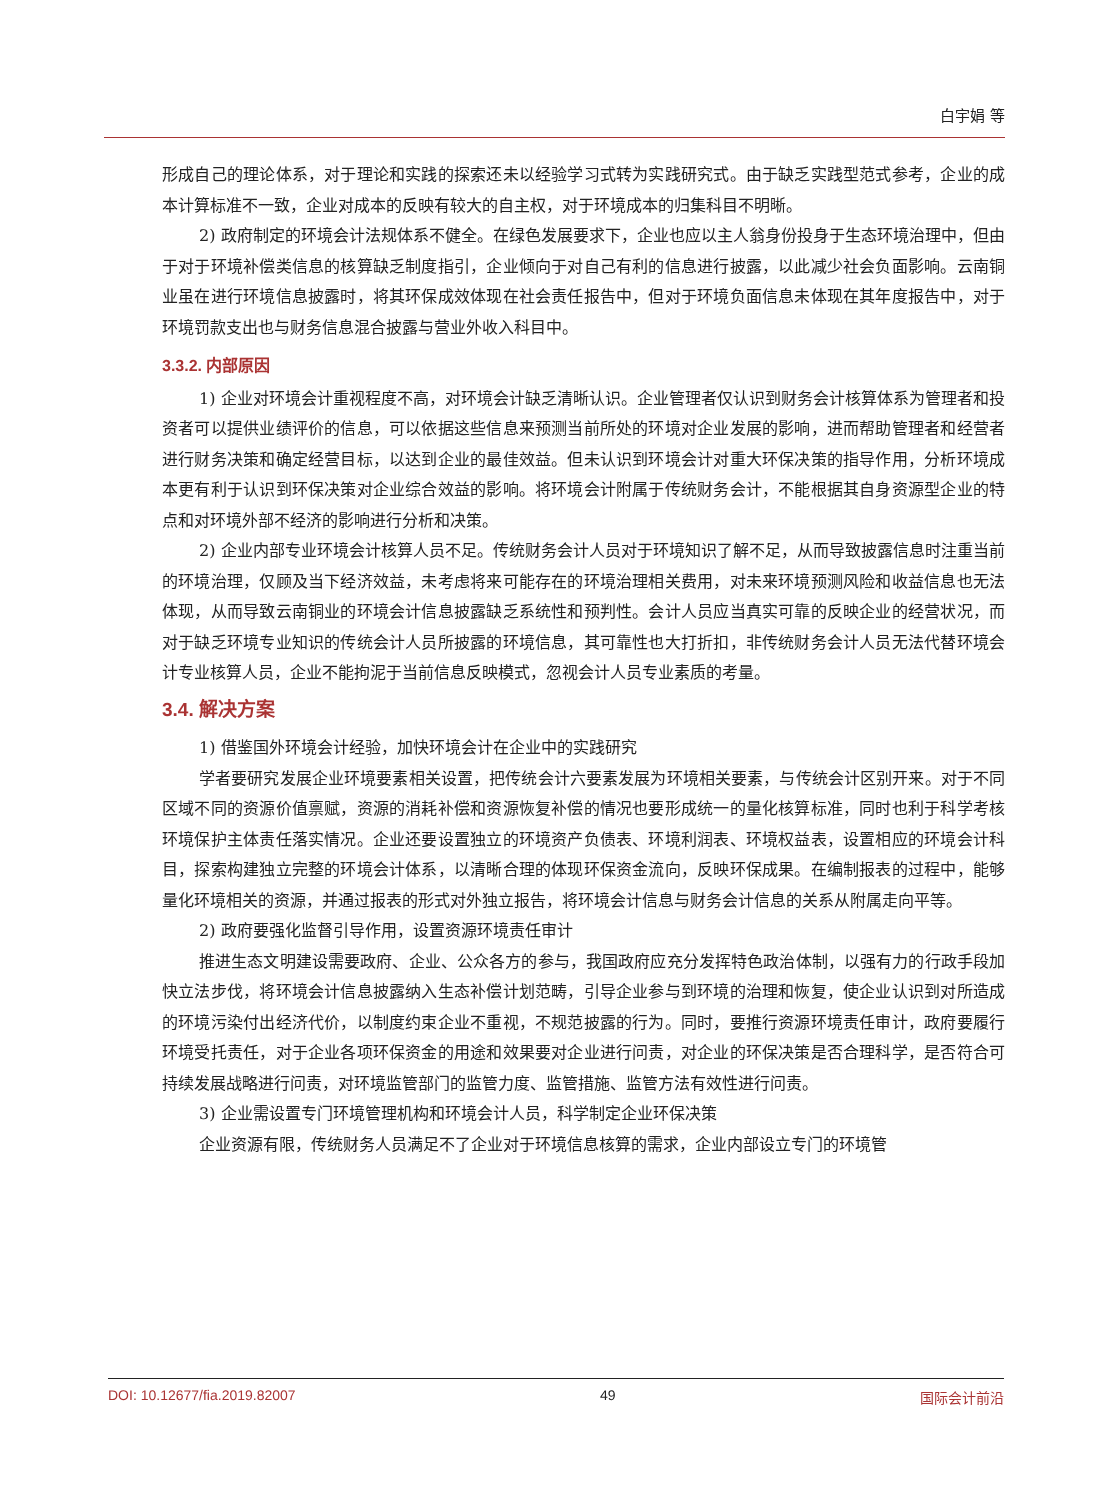白宇娟 等
形成自己的理论体系，对于理论和实践的探索还未以经验学习式转为实践研究式。由于缺乏实践型范式参考，企业的成本计算标准不一致，企业对成本的反映有较大的自主权，对于环境成本的归集科目不明晰。
2) 政府制定的环境会计法规体系不健全。在绿色发展要求下，企业也应以主人翁身份投身于生态环境治理中，但由于对于环境补偿类信息的核算缺乏制度指引，企业倾向于对自己有利的信息进行披露，以此减少社会负面影响。云南铜业虽在进行环境信息披露时，将其环保成效体现在社会责任报告中，但对于环境负面信息未体现在其年度报告中，对于环境罚款支出也与财务信息混合披露与营业外收入科目中。
3.3.2. 内部原因
1) 企业对环境会计重视程度不高，对环境会计缺乏清晰认识。企业管理者仅认识到财务会计核算体系为管理者和投资者可以提供业绩评价的信息，可以依据这些信息来预测当前所处的环境对企业发展的影响，进而帮助管理者和经营者进行财务决策和确定经营目标，以达到企业的最佳效益。但未认识到环境会计对重大环保决策的指导作用，分析环境成本更有利于认识到环保决策对企业综合效益的影响。将环境会计附属于传统财务会计，不能根据其自身资源型企业的特点和对环境外部不经济的影响进行分析和决策。
2) 企业内部专业环境会计核算人员不足。传统财务会计人员对于环境知识了解不足，从而导致披露信息时注重当前的环境治理，仅顾及当下经济效益，未考虑将来可能存在的环境治理相关费用，对未来环境预测风险和收益信息也无法体现，从而导致云南铜业的环境会计信息披露缺乏系统性和预判性。会计人员应当真实可靠的反映企业的经营状况，而对于缺乏环境专业知识的传统会计人员所披露的环境信息，其可靠性也大打折扣，非传统财务会计人员无法代替环境会计专业核算人员，企业不能拘泥于当前信息反映模式，忽视会计人员专业素质的考量。
3.4. 解决方案
1) 借鉴国外环境会计经验，加快环境会计在企业中的实践研究
学者要研究发展企业环境要素相关设置，把传统会计六要素发展为环境相关要素，与传统会计区别开来。对于不同区域不同的资源价值禀赋，资源的消耗补偿和资源恢复补偿的情况也要形成统一的量化核算标准，同时也利于科学考核环境保护主体责任落实情况。企业还要设置独立的环境资产负债表、环境利润表、环境权益表，设置相应的环境会计科目，探索构建独立完整的环境会计体系，以清晰合理的体现环保资金流向，反映环保成果。在编制报表的过程中，能够量化环境相关的资源，并通过报表的形式对外独立报告，将环境会计信息与财务会计信息的关系从附属走向平等。
2) 政府要强化监督引导作用，设置资源环境责任审计
推进生态文明建设需要政府、企业、公众各方的参与，我国政府应充分发挥特色政治体制，以强有力的行政手段加快立法步伐，将环境会计信息披露纳入生态补偿计划范畴，引导企业参与到环境的治理和恢复，使企业认识到对所造成的环境污染付出经济代价，以制度约束企业不重视，不规范披露的行为。同时，要推行资源环境责任审计，政府要履行环境受托责任，对于企业各项环保资金的用途和效果要对企业进行问责，对企业的环保决策是否合理科学，是否符合可持续发展战略进行问责，对环境监管部门的监管力度、监管措施、监管方法有效性进行问责。
3) 企业需设置专门环境管理机构和环境会计人员，科学制定企业环保决策
企业资源有限，传统财务人员满足不了企业对于环境信息核算的需求，企业内部设立专门的环境管
DOI: 10.12677/fia.2019.82007 49 国际会计前沿